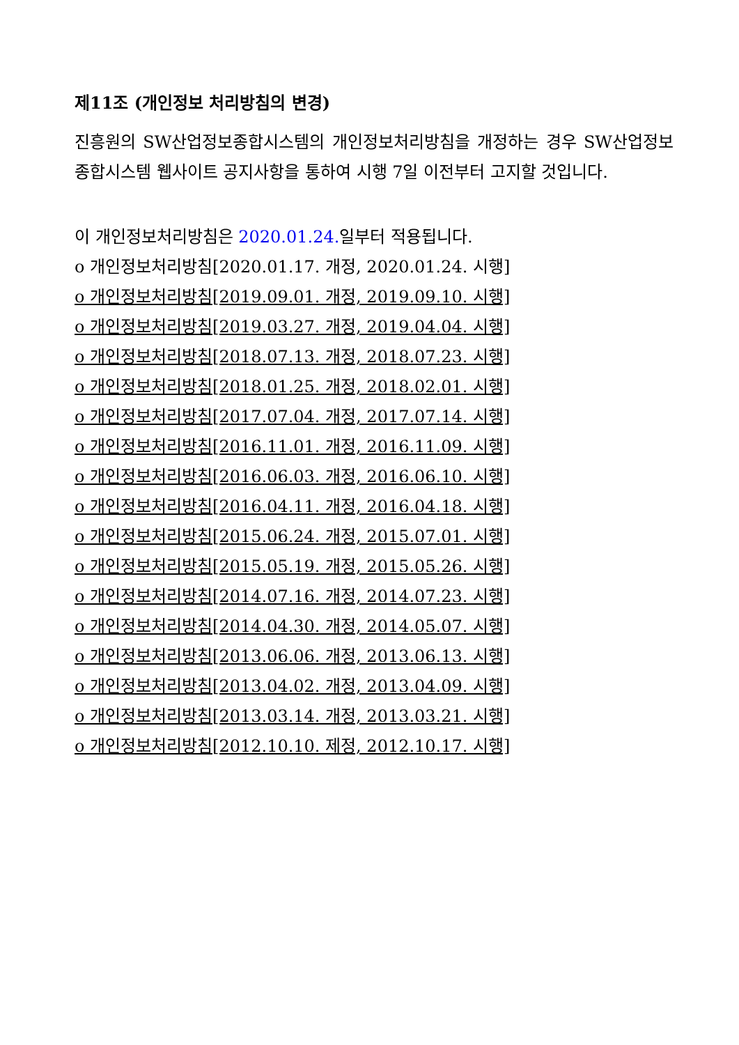제11조 (개인정보 처리방침의 변경)
진흥원의 SW산업정보종합시스템의 개인정보처리방침을 개정하는 경우 SW산업정보종합시스템 웹사이트 공지사항을 통하여 시행 7일 이전부터 고지할 것입니다.
이 개인정보처리방침은 2020.01.24. 일부터 적용됩니다.
o 개인정보처리방침[2020.01.17. 개정, 2020.01.24. 시행]
o 개인정보처리방침[2019.09.01. 개정, 2019.09.10. 시행]
o 개인정보처리방침[2019.03.27. 개정, 2019.04.04. 시행]
o 개인정보처리방침[2018.07.13. 개정, 2018.07.23. 시행]
o 개인정보처리방침[2018.01.25. 개정, 2018.02.01. 시행]
o 개인정보처리방침[2017.07.04. 개정, 2017.07.14. 시행]
o 개인정보처리방침[2016.11.01. 개정, 2016.11.09. 시행]
o 개인정보처리방침[2016.06.03. 개정, 2016.06.10. 시행]
o 개인정보처리방침[2016.04.11. 개정, 2016.04.18. 시행]
o 개인정보처리방침[2015.06.24. 개정, 2015.07.01. 시행]
o 개인정보처리방침[2015.05.19. 개정, 2015.05.26. 시행]
o 개인정보처리방침[2014.07.16. 개정, 2014.07.23. 시행]
o 개인정보처리방침[2014.04.30. 개정, 2014.05.07. 시행]
o 개인정보처리방침[2013.06.06. 개정, 2013.06.13. 시행]
o 개인정보처리방침[2013.04.02. 개정, 2013.04.09. 시행]
o 개인정보처리방침[2013.03.14. 개정, 2013.03.21. 시행]
o 개인정보처리방침[2012.10.10. 제정, 2012.10.17. 시행]